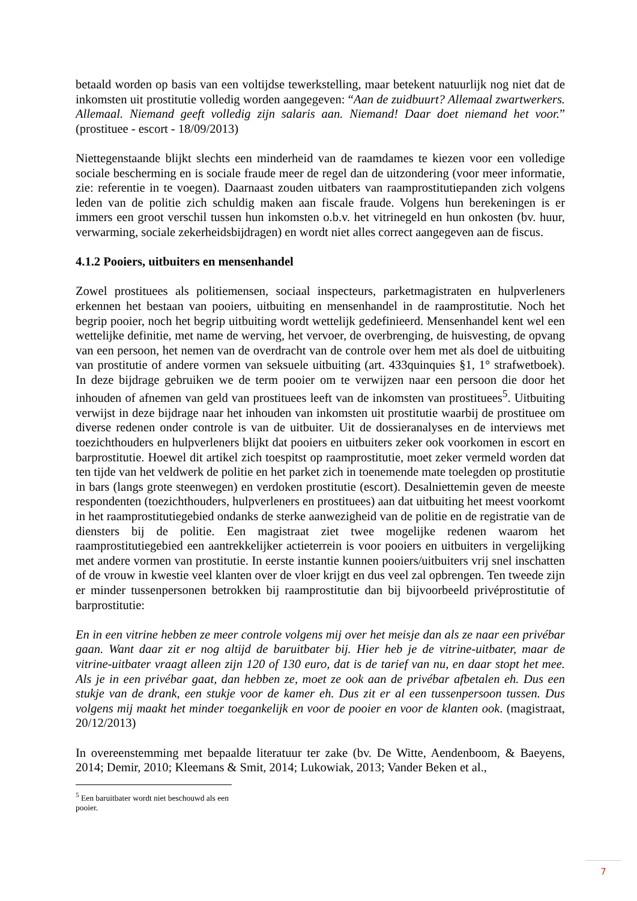betaald worden op basis van een voltijdse tewerkstelling, maar betekent natuurlijk nog niet dat de inkomsten uit prostitutie volledig worden aangegeven: “Aan de zuidbuurt? Allemaal zwartwerkers. Allemaal. Niemand geeft volledig zijn salaris aan. Niemand! Daar doet niemand het voor.” (prostituee - escort - 18/09/2013)
Niettegenstaande blijkt slechts een minderheid van de raamdames te kiezen voor een volledige sociale bescherming en is sociale fraude meer de regel dan de uitzondering (voor meer informatie, zie: referentie in te voegen). Daarnaast zouden uitbaters van raamprostitutiepanden zich volgens leden van de politie zich schuldig maken aan fiscale fraude. Volgens hun berekeningen is er immers een groot verschil tussen hun inkomsten o.b.v. het vitrinegeld en hun onkosten (bv. huur, verwarming, sociale zekerheidsbijdragen) en wordt niet alles correct aangegeven aan de fiscus.
4.1.2 Pooiers, uitbuiters en mensenhandel
Zowel prostituees als politiemensen, sociaal inspecteurs, parketmagistraten en hulpverleners erkennen het bestaan van pooiers, uitbuiting en mensenhandel in de raamprostitutie. Noch het begrip pooier, noch het begrip uitbuiting wordt wettelijk gedefinieerd. Mensenhandel kent wel een wettelijke definitie, met name de werving, het vervoer, de overbrenging, de huisvesting, de opvang van een persoon, het nemen van de overdracht van de controle over hem met als doel de uitbuiting van prostitutie of andere vormen van seksuele uitbuiting (art. 433quinquies §1, 1° strafwetboek). In deze bijdrage gebruiken we de term pooier om te verwijzen naar een persoon die door het inhouden of afnemen van geld van prostituees leeft van de inkomsten van prostituees<sup>5</sup>. Uitbuiting verwijst in deze bijdrage naar het inhouden van inkomsten uit prostitutie waarbij de prostituee om diverse redenen onder controle is van de uitbuiter. Uit de dossieranalyses en de interviews met toezichthouders en hulpverleners blijkt dat pooiers en uitbuiters zeker ook voorkomen in escort en barprostitutie. Hoewel dit artikel zich toespitst op raamprostitutie, moet zeker vermeld worden dat ten tijde van het veldwerk de politie en het parket zich in toenemende mate toelegden op prostitutie in bars (langs grote steenwegen) en verdoken prostitutie (escort). Desalniettemin geven de meeste respondenten (toezichthouders, hulpverleners en prostituees) aan dat uitbuiting het meest voorkomt in het raamprostitutiegebied ondanks de sterke aanwezigheid van de politie en de registratie van de diensters bij de politie. Een magistraat ziet twee mogelijke redenen waarom het raamprostitutiegebied een aantrekkelijker actieterrein is voor pooiers en uitbuiters in vergelijking met andere vormen van prostitutie. In eerste instantie kunnen pooiers/uitbuiters vrij snel inschatten of de vrouw in kwestie veel klanten over de vloer krijgt en dus veel zal opbrengen. Ten tweede zijn er minder tussenpersonen betrokken bij raamprostitutie dan bij bijvoorbeeld privéprostitutie of barprostitutie:
En in een vitrine hebben ze meer controle volgens mij over het meisje dan als ze naar een privébar gaan. Want daar zit er nog altijd de baruitbater bij. Hier heb je de vitrine-uitbater, maar de vitrine-uitbater vraagt alleen zijn 120 of 130 euro, dat is de tarief van nu, en daar stopt het mee. Als je in een privébar gaat, dan hebben ze, moet ze ook aan de privébar afbetalen eh. Dus een stukje van de drank, een stukje voor de kamer eh. Dus zit er al een tussenpersoon tussen. Dus volgens mij maakt het minder toegankelijk en voor de pooier en voor de klanten ook. (magistraat, 20/12/2013)
In overeenstemming met bepaalde literatuur ter zake (bv. De Witte, Aendenboom, & Baeyens, 2014; Demir, 2010; Kleemans & Smit, 2014; Lukowiak, 2013; Vander Beken et al.,
<sup>5</sup> Een baruitbater wordt niet beschouwd als een pooier.
7